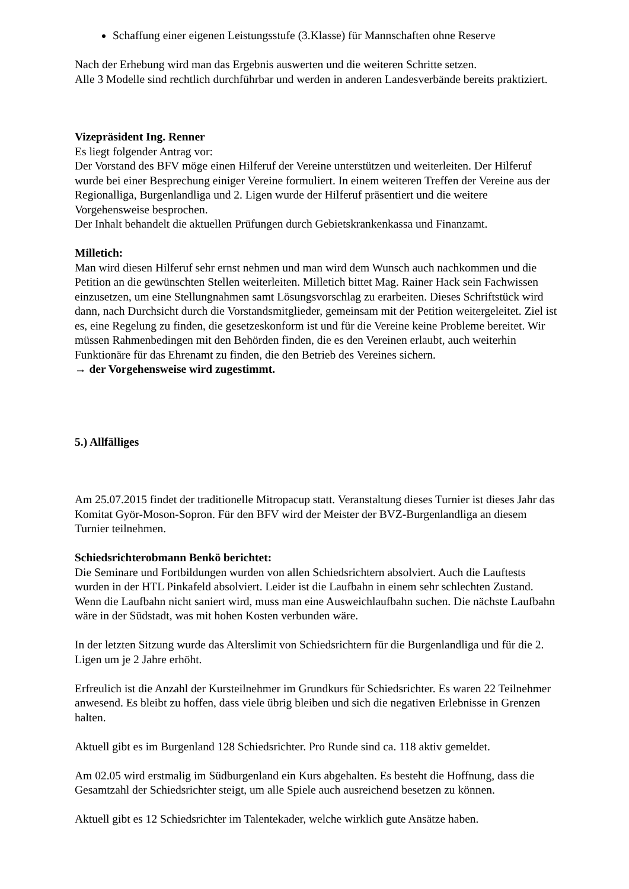Schaffung einer eigenen Leistungsstufe (3.Klasse) für Mannschaften ohne Reserve
Nach der Erhebung wird man das Ergebnis auswerten und die weiteren Schritte setzen.
Alle 3 Modelle sind rechtlich durchführbar und werden in anderen Landesverbände bereits praktiziert.
Vizepräsident Ing. Renner
Es liegt folgender Antrag vor:
Der Vorstand des BFV möge einen Hilferuf der Vereine unterstützen und weiterleiten. Der Hilferuf wurde bei einer Besprechung einiger Vereine formuliert. In einem weiteren Treffen der Vereine aus der Regionalliga, Burgenlandliga und 2. Ligen wurde der Hilferuf präsentiert und die weitere Vorgehensweise besprochen.
Der Inhalt behandelt die aktuellen Prüfungen durch Gebietskrankenkassa und Finanzamt.
Milletich:
Man wird diesen Hilferuf sehr ernst nehmen und man wird dem Wunsch auch nachkommen und die Petition an die gewünschten Stellen weiterleiten. Milletich bittet Mag. Rainer Hack sein Fachwissen einzusetzen, um eine Stellungnahmen samt Lösungsvorschlag zu erarbeiten. Dieses Schriftstück wird dann, nach Durchsicht durch die Vorstandsmitglieder, gemeinsam mit der Petition weitergeleitet. Ziel ist es, eine Regelung zu finden, die gesetzeskonform ist und für die Vereine keine Probleme bereitet. Wir müssen Rahmenbedingen mit den Behörden finden, die es den Vereinen erlaubt, auch weiterhin Funktionäre für das Ehrenamt zu finden, die den Betrieb des Vereines sichern.
→ der Vorgehensweise wird zugestimmt.
5.) Allfälliges
Am 25.07.2015 findet der traditionelle Mitropacup statt. Veranstaltung dieses Turnier ist dieses Jahr das Komitat Györ-Moson-Sopron. Für den BFV wird der Meister der BVZ-Burgenlandliga an diesem Turnier teilnehmen.
Schiedsrichterobmann Benkö berichtet:
Die Seminare und Fortbildungen wurden von allen Schiedsrichtern absolviert. Auch die Lauftests wurden in der HTL Pinkafeld absolviert. Leider ist die Laufbahn in einem sehr schlechten Zustand. Wenn die Laufbahn nicht saniert wird, muss man eine Ausweichlaufbahn suchen. Die nächste Laufbahn wäre in der Südstadt, was mit hohen Kosten verbunden wäre.
In der letzten Sitzung wurde das Alterslimit von Schiedsrichtern für die Burgenlandliga und für die 2. Ligen um je 2 Jahre erhöht.
Erfreulich ist die Anzahl der Kursteilnehmer im Grundkurs für Schiedsrichter. Es waren 22 Teilnehmer anwesend. Es bleibt zu hoffen, dass viele übrig bleiben und sich die negativen Erlebnisse in Grenzen halten.
Aktuell gibt es im Burgenland 128 Schiedsrichter. Pro Runde sind ca. 118 aktiv gemeldet.
Am 02.05 wird erstmalig im Südburgenland ein Kurs abgehalten. Es besteht die Hoffnung, dass die Gesamtzahl der Schiedsrichter steigt, um alle Spiele auch ausreichend besetzen zu können.
Aktuell gibt es 12 Schiedsrichter im Talentekader, welche wirklich gute Ansätze haben.